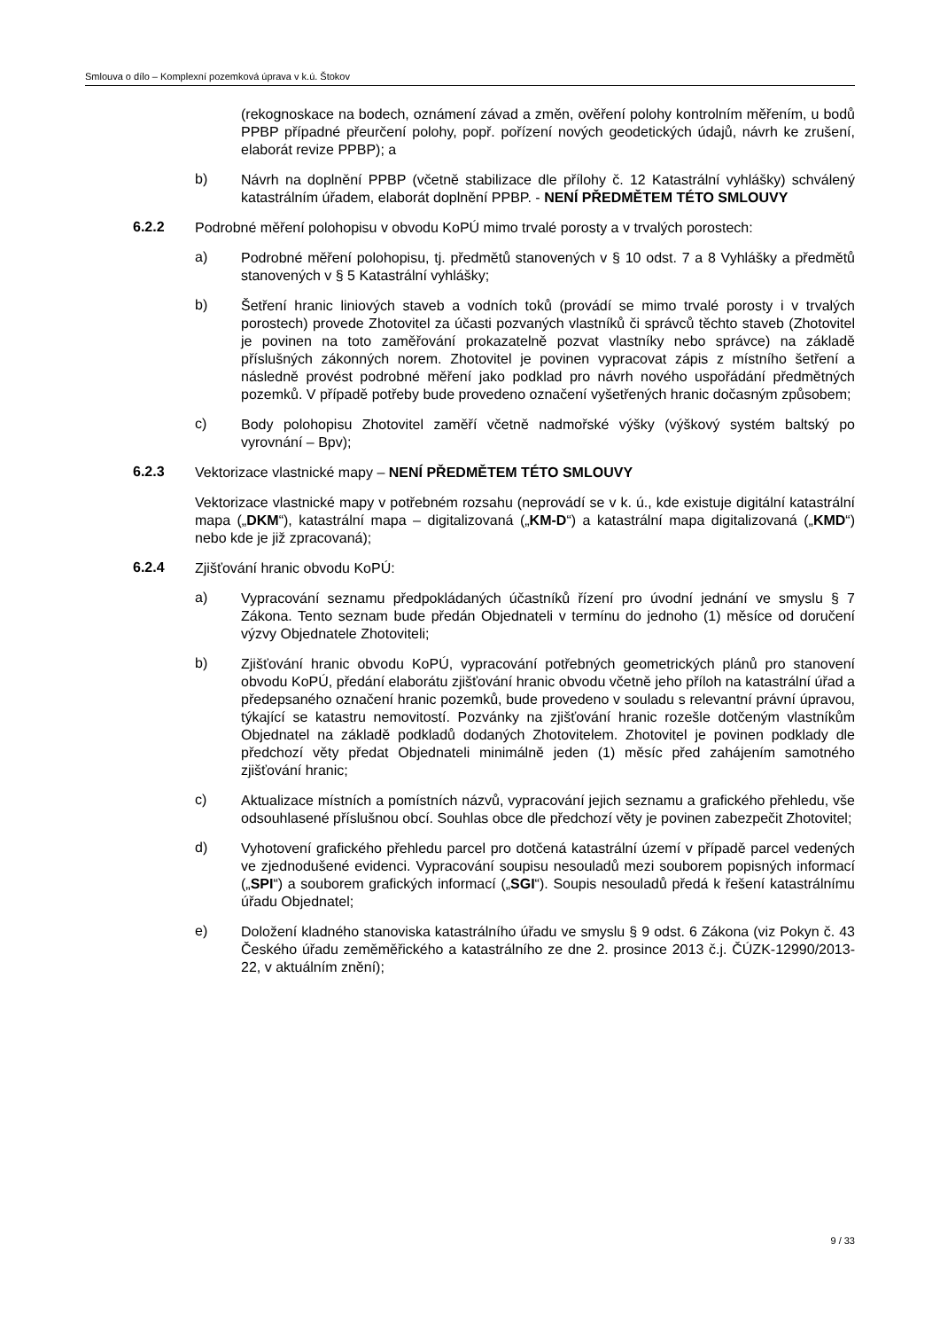Smlouva o dílo – Komplexní pozemková úprava v k.ú. Štokov
(rekognoskace na bodech, oznámení závad a změn, ověření polohy kontrolním měřením, u bodů PPBP případné přeurčení polohy, popř. pořízení nových geodetických údajů, návrh ke zrušení, elaborát revize PPBP); a
b)
Návrh na doplnění PPBP (včetně stabilizace dle přílohy č. 12 Katastrální vyhlášky) schválený katastrálním úřadem, elaborát doplnění PPBP. - NENÍ PŘEDMĚTEM TÉTO SMLOUVY
6.2.2
Podrobné měření polohopisu v obvodu KoPÚ mimo trvalé porosty a v trvalých porostech:
a)
Podrobné měření polohopisu, tj. předmětů stanovených v § 10 odst. 7 a 8 Vyhlášky a předmětů stanovených v § 5 Katastrální vyhlášky;
b)
Šetření hranic liniových staveb a vodních toků (provádí se mimo trvalé porosty i v trvalých porostech) provede Zhotovitel za účasti pozvaných vlastníků či správců těchto staveb (Zhotovitel je povinen na toto zaměřování prokazatelně pozvat vlastníky nebo správce) na základě příslušných zákonných norem. Zhotovitel je povinen vypracovat zápis z místního šetření a následně provést podrobné měření jako podklad pro návrh nového uspořádání předmětných pozemků. V případě potřeby bude provedeno označení vyšetřených hranic dočasným způsobem;
c)
Body polohopisu Zhotovitel zaměří včetně nadmořské výšky (výškový systém baltský po vyrovnání – Bpv);
6.2.3
Vektorizace vlastnické mapy – NENÍ PŘEDMĚTEM TÉTO SMLOUVY
Vektorizace vlastnické mapy v potřebném rozsahu (neprovádí se v k. ú., kde existuje digitální katastrální mapa („DKM“), katastrální mapa – digitalizovaná („KM-D“) a katastrální mapa digitalizovaná („KMD“) nebo kde je již zpracovaná);
6.2.4
Zjišťování hranic obvodu KoPÚ:
a)
Vypracování seznamu předpokládaných účastníků řízení pro úvodní jednání ve smyslu § 7 Zákona. Tento seznam bude předán Objednateli v termínu do jednoho (1) měsíce od doručení výzvy Objednatele Zhotoviteli;
b)
Zjišťování hranic obvodu KoPÚ, vypracování potřebných geometrických plánů pro stanovení obvodu KoPÚ, předání elaborátu zjišťování hranic obvodu včetně jeho příloh na katastrální úřad a předepsaného označení hranic pozemků, bude provedeno v souladu s relevantní právní úpravou, týkající se katastru nemovitostí. Pozvánky na zjišťování hranic rozešle dotčeným vlastníkům Objednatel na základě podkladů dodaných Zhotovitelem. Zhotovitel je povinen podklady dle předchozí věty předat Objednateli minimálně jeden (1) měsíc před zahájením samotného zjišťování hranic;
c)
Aktualizace místních a pomístních názvů, vypracování jejich seznamu a grafického přehledu, vše odsouhlasené příslušnou obcí. Souhlas obce dle předchozí věty je povinen zabezpečit Zhotovitel;
d)
Vyhotovení grafického přehledu parcel pro dotčená katastrální území v případě parcel vedených ve zjednodušené evidenci. Vypracování soupisu nesouladů mezi souborem popisných informací („SPI“) a souborem grafických informací („SGI“). Soupis nesouladů předá k řešení katastrálnímu úřadu Objednatel;
e)
Doložení kladného stanoviska katastrálního úřadu ve smyslu § 9 odst. 6 Zákona (viz Pokyn č. 43 Českého úřadu zeměměřického a katastrálního ze dne 2. prosince 2013 č.j. ČÚZK-12990/2013-22, v aktuálním znění);
9 / 33